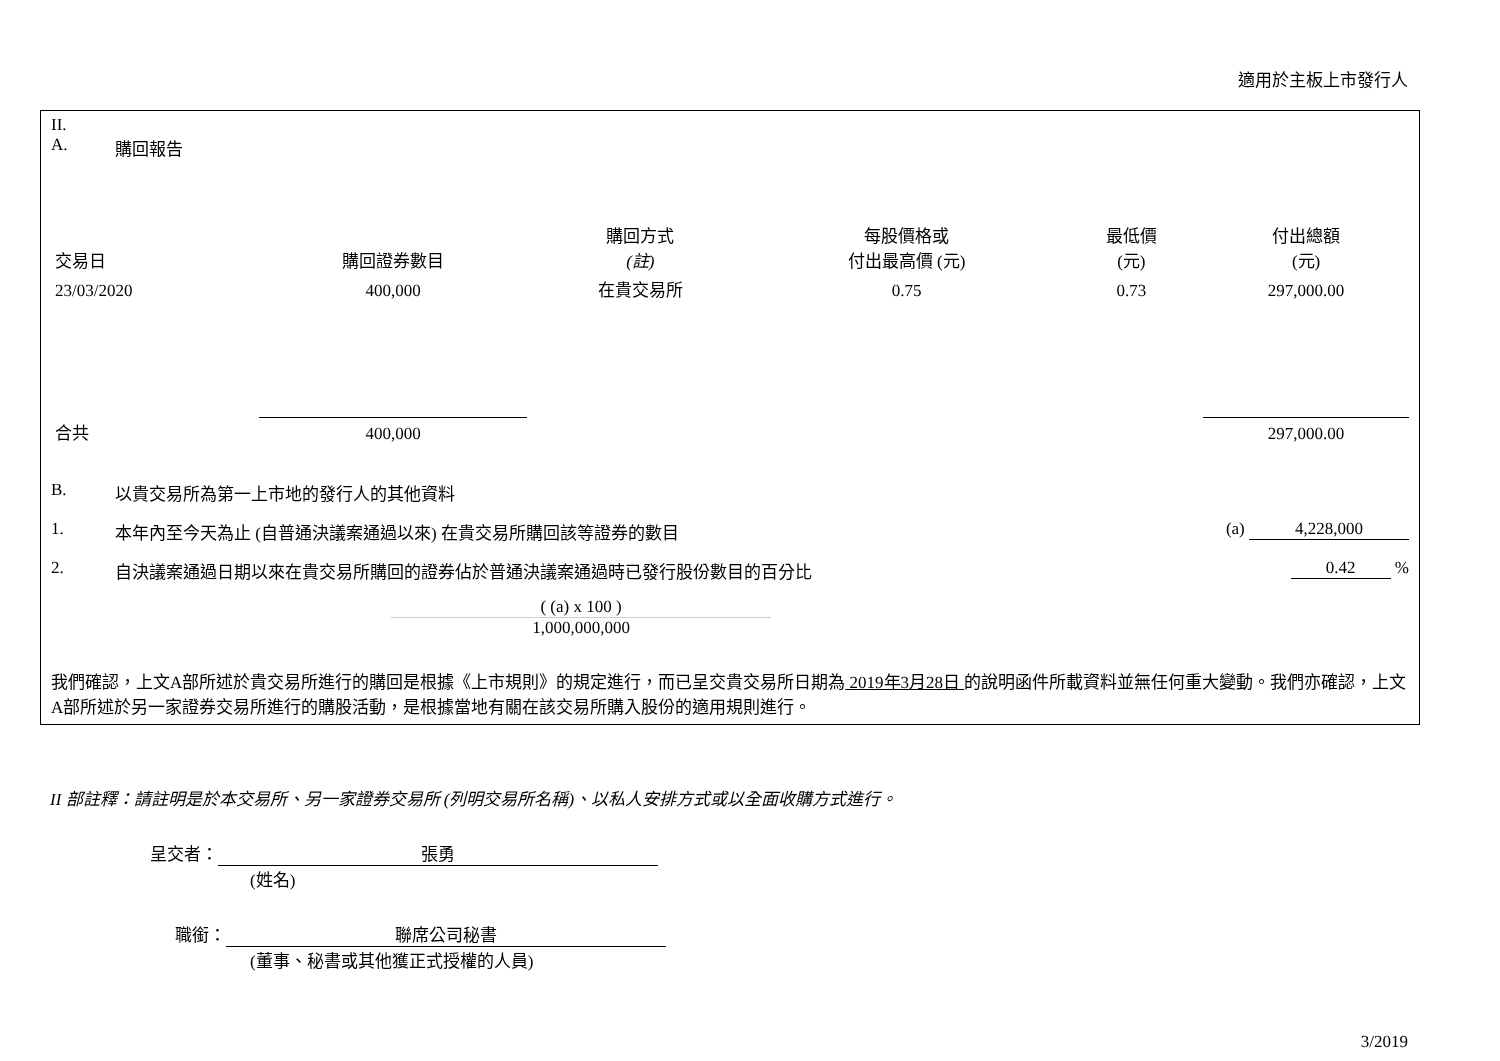適用於主板上市發行人
II.
A. 購回報告
| 交易日 | 購回證券數目 | 購回方式 (註) | 每股價格或 付出最高價 (元) | 最低價 (元) | 付出總額 (元) |
| --- | --- | --- | --- | --- | --- |
| 23/03/2020 | 400,000 | 在貴交易所 | 0.75 | 0.73 | 297,000.00 |
| 合共 | 400,000 | | | | 297,000.00 |
B. 以貴交易所為第一上市地的發行人的其他資料
1. 本年內至今天為止 (自普通決議案通過以來) 在貴交易所購回該等證券的數目 (a) 4,228,000
2. 自決議案通過日期以來在貴交易所購回的證券佔於普通決議案通過時已發行股份數目的百分比 0.42 %
( (a) x 100 )
1,000,000,000
我們確認，上文A部所述於貴交易所進行的購回是根據《上市規則》的規定進行，而已呈交貴交易所日期為 2019年3月28日 的說明函件所載資料並無任何重大變動。我們亦確認，上文A部所述於另一家證券交易所進行的購股活動，是根據當地有關在該交易所購入股份的適用規則進行。
II 部註釋：請註明是於本交易所、另一家證券交易所 (列明交易所名稱)、以私人安排方式或以全面收購方式進行。
呈交者： 張勇
(姓名)
職銜： 聯席公司秘書
(董事、秘書或其他獲正式授權的人員)
3/2019